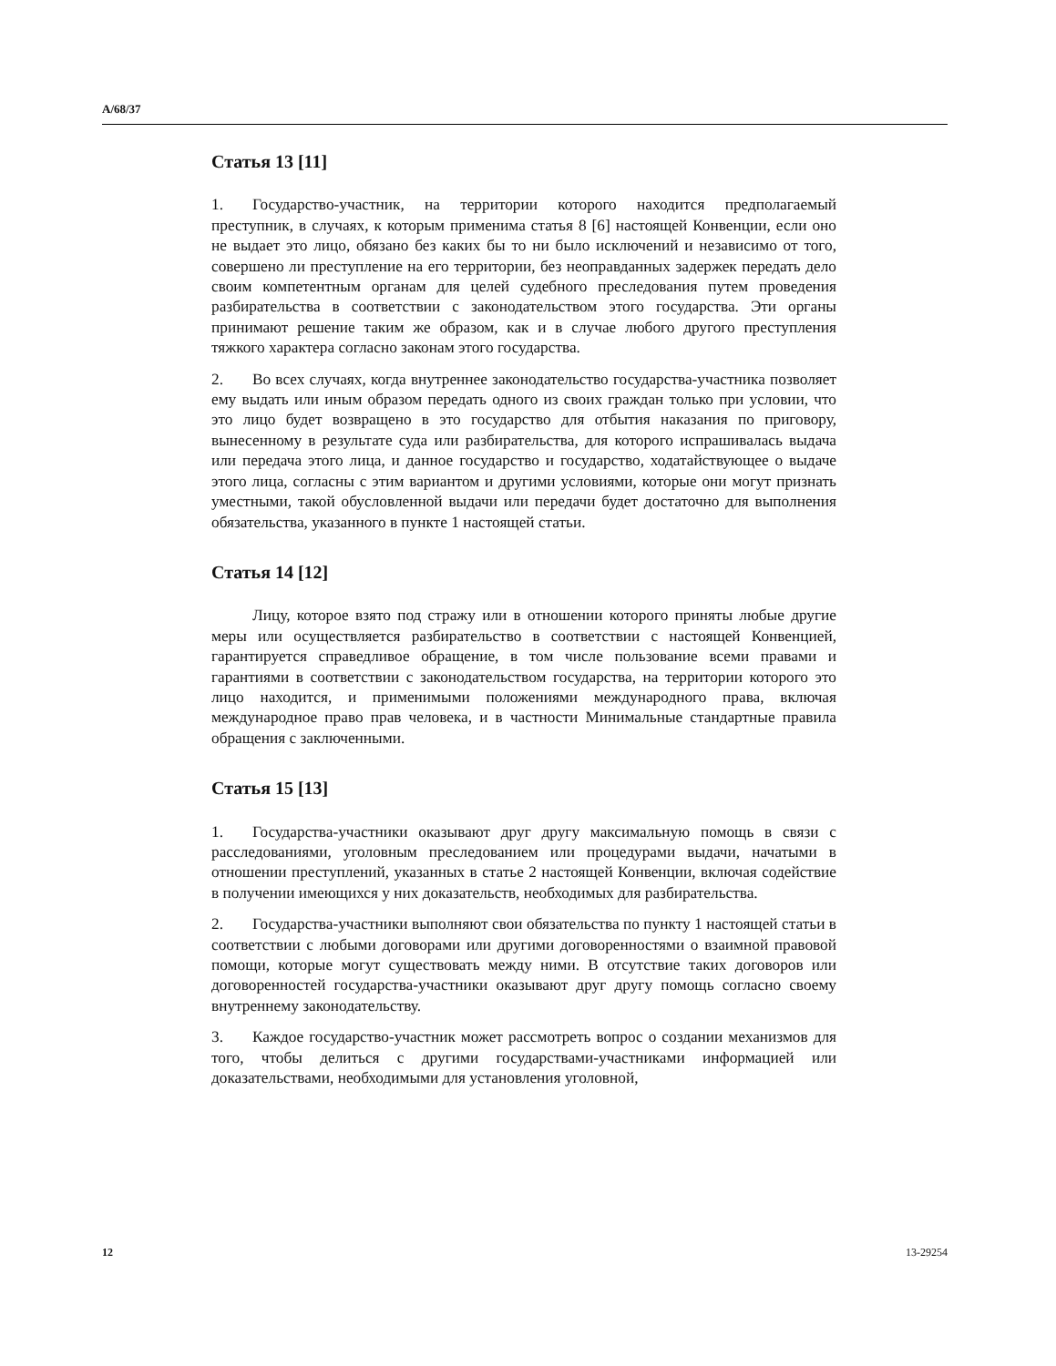A/68/37
Статья 13 [11]
1. Государство-участник, на территории которого находится предполагаемый преступник, в случаях, к которым применима статья 8 [6] настоящей Конвенции, если оно не выдает это лицо, обязано без каких бы то ни было исключений и независимо от того, совершено ли преступление на его территории, без неоправданных задержек передать дело своим компетентным органам для целей судебного преследования путем проведения разбирательства в соответствии с законодательством этого государства. Эти органы принимают решение таким же образом, как и в случае любого другого преступления тяжкого характера согласно законам этого государства.
2. Во всех случаях, когда внутреннее законодательство государства-участника позволяет ему выдать или иным образом передать одного из своих граждан только при условии, что это лицо будет возвращено в это государство для отбытия наказания по приговору, вынесенному в результате суда или разбирательства, для которого испрашивалась выдача или передача этого лица, и данное государство и государство, ходатайствующее о выдаче этого лица, согласны с этим вариантом и другими условиями, которые они могут признать уместными, такой обусловленной выдачи или передачи будет достаточно для выполнения обязательства, указанного в пункте 1 настоящей статьи.
Статья 14 [12]
Лицу, которое взято под стражу или в отношении которого приняты любые другие меры или осуществляется разбирательство в соответствии с настоящей Конвенцией, гарантируется справедливое обращение, в том числе пользование всеми правами и гарантиями в соответствии с законодательством государства, на территории которого это лицо находится, и применимыми положениями международного права, включая международное право прав человека, и в частности Минимальные стандартные правила обращения с заключенными.
Статья 15 [13]
1. Государства-участники оказывают друг другу максимальную помощь в связи с расследованиями, уголовным преследованием или процедурами выдачи, начатыми в отношении преступлений, указанных в статье 2 настоящей Конвенции, включая содействие в получении имеющихся у них доказательств, необходимых для разбирательства.
2. Государства-участники выполняют свои обязательства по пункту 1 настоящей статьи в соответствии с любыми договорами или другими договоренностями о взаимной правовой помощи, которые могут существовать между ними. В отсутствие таких договоров или договоренностей государства-участники оказывают друг другу помощь согласно своему внутреннему законодательству.
3. Каждое государство-участник может рассмотреть вопрос о создании механизмов для того, чтобы делиться с другими государствами-участниками информацией или доказательствами, необходимыми для установления уголовной,
12 13-29254